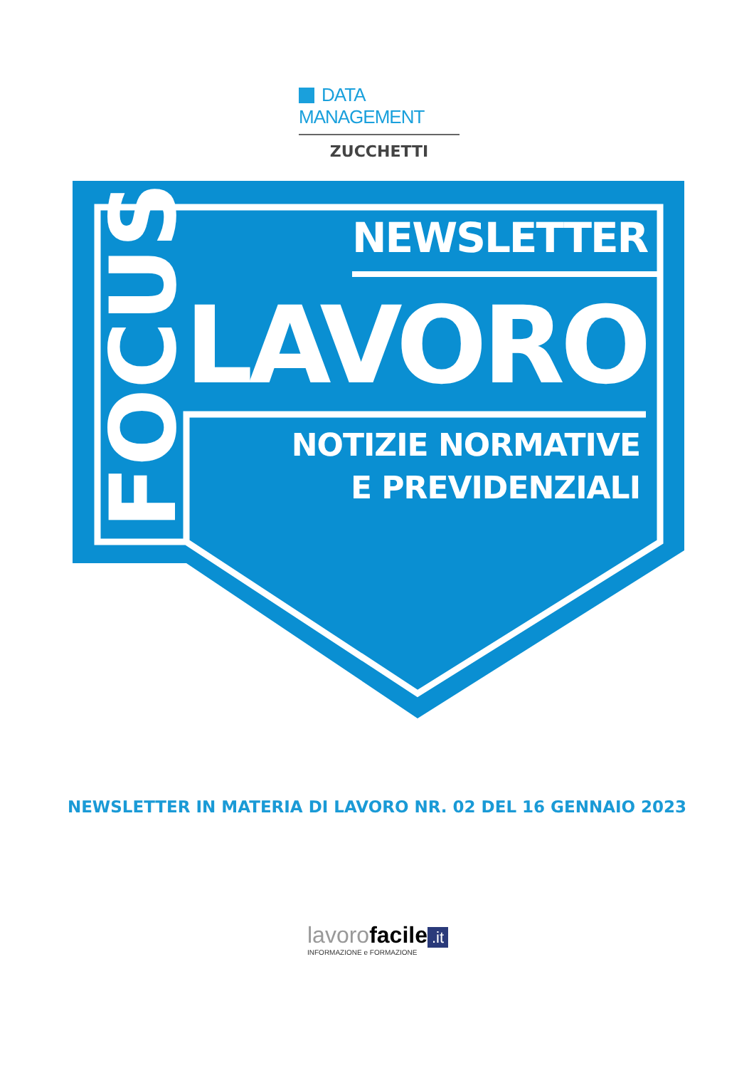DATA MANAGEMENT
ZUCCHETTI
NEWSLETTER
LAVORO
FOCUS
NOTIZIE NORMATIVE
E PREVIDENZIALI
NEWSLETTER IN MATERIA DI LAVORO NR. 02 DEL 16 GENNAIO 2023
lavoro facile.it
INFORMAZIONE e FORMAZIONE